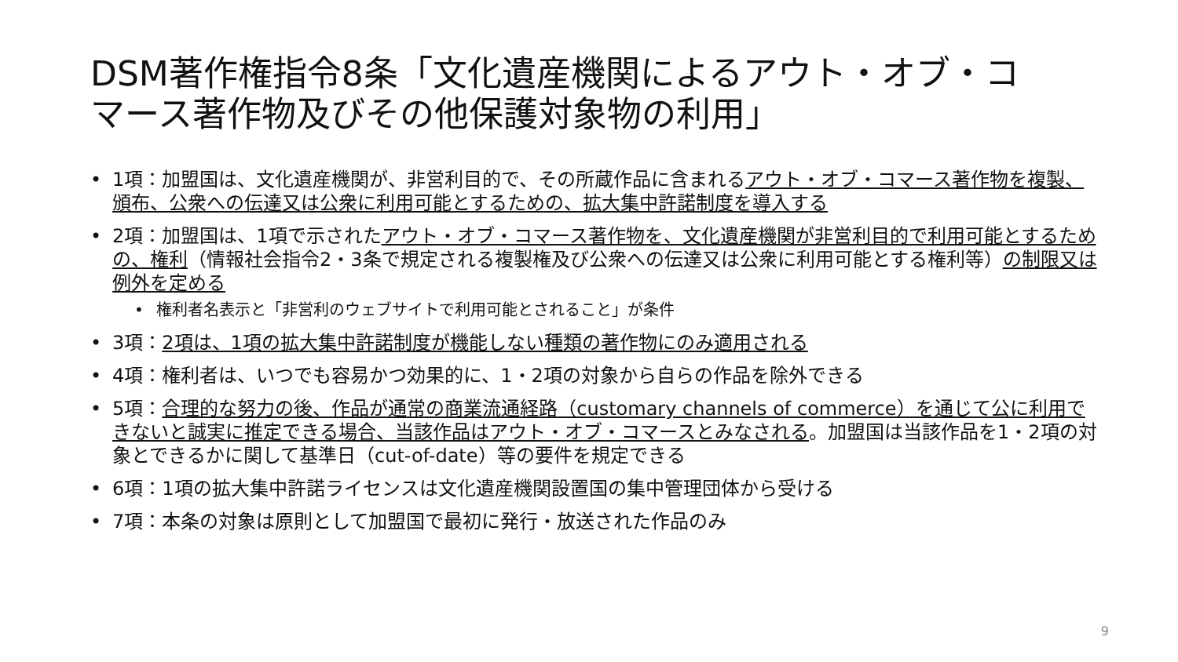DSM著作権指令8条「文化遺産機関によるアウト・オブ・コマース著作物及びその他保護対象物の利用」
• 1項：加盟国は、文化遺産機関が、非営利目的で、その所蔵作品に含まれるアウト・オブ・コマース著作物を複製、頒布、公衆への伝達又は公衆に利用可能とするための、拡大集中許諾制度を導入する
• 2項：加盟国は、1項で示されたアウト・オブ・コマース著作物を、文化遺産機関が非営利目的で利用可能とするための、権利（情報社会指令2・3条で規定される複製権及び公衆への伝達又は公衆に利用可能とする権利等）の制限又は例外を定める
• 権利者名表示と「非営利のウェブサイトで利用可能とされること」が条件
• 3項：2項は、1項の拡大集中許諾制度が機能しない種類の著作物にのみ適用される
• 4項：権利者は、いつでも容易かつ効果的に、1・2項の対象から自らの作品を除外できる
• 5項：合理的な努力の後、作品が通常の商業流通経路（customary channels of commerce）を通じて公に利用できないと誠実に推定できる場合、当該作品はアウト・オブ・コマースとみなされる。加盟国は当該作品を1・2項の対象とできるかに関して基準日（cut-of-date）等の要件を規定できる
• 6項：1項の拡大集中許諾ライセンスは文化遺産機関設置国の集中管理団体から受ける
• 7項：本条の対象は原則として加盟国で最初に発行・放送された作品のみ
9